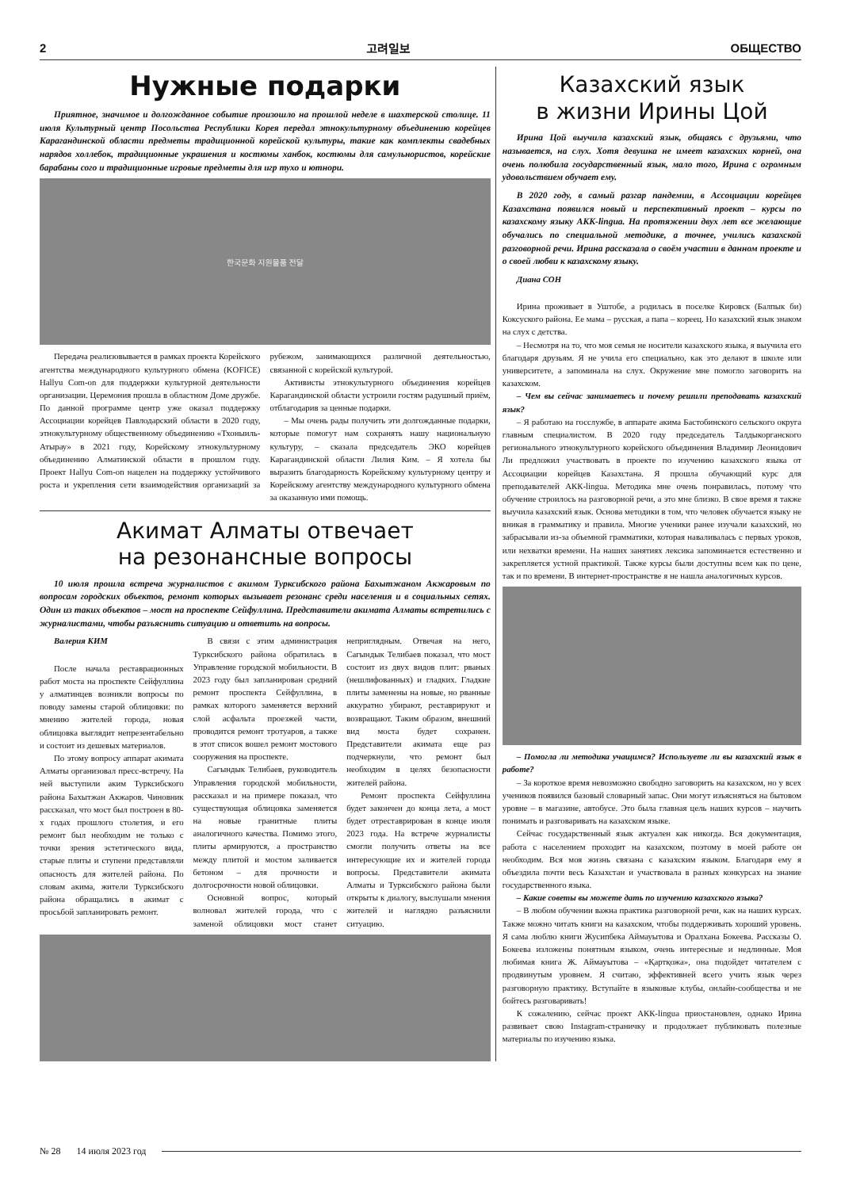2 고려일보 ОБЩЕСТВО
Нужные подарки
Приятное, значимое и долгожданное событие произошло на прошлой неделе в шахтерской столице. 11 июля Культурный центр Посольства Республики Корея передал этнокультурному объединению корейцев Карагандинской области предметы традиционной корейской культуры, такие как комплекты свадебных нарядов холлебок, традиционные украшения и костюмы ханбок, костюмы для самульнористов, корейские барабаны сого и традиционные игровые предметы для игр тухо и ютнори.
한국문화 지원물품 전달
Передача реализовывается в рамках проекта Корейского агентства международного культурного обмена (KOFICE) Hallyu Com-on для поддержки культурной деятельности организации. Церемония прошла в областном Доме дружбе. По данной программе центр уже оказал поддержку Ассоциации корейцев Павлодарский области в 2020 году, этнокультурному общественному объединению «Тхоныиль-Атырау» в 2021 году, Корейскому этнокультурному объединению Алматинской области в прошлом году. Проект Hallyu Com-on нацелен на поддержку устойчивого роста и укрепления сети взаимодействия организаций за рубежом, занимающихся различной деятельностью, связанной с корейской культурой.
Активисты этнокультурного объединения корейцев Карагандинской области устроили гостям радушный приём, отблагодарив за ценные подарки.
– Мы очень рады получить эти долгожданные подарки, которые помогут нам сохранять нашу национальную культуру, – сказала председатель ЭКО корейцев Карагандинской области Лилия Ким. – Я хотела бы выразить благодарность Корейскому культурному центру и Корейскому агентству международного культурного обмена за оказанную ими помощь.
Акимат Алматы отвечает
на резонансные вопросы
10 июля прошла встреча журналистов с акимом Турксибского района Бахытжаном Акжаровым по вопросам городских объектов, ремонт которых вызывает резонанс среди населения и в социальных сетях. Один из таких объектов – мост на проспекте Сейфуллина. Представители акимата Алматы встретились с журналистами, чтобы разъяснить ситуацию и ответить на вопросы.
Валерия КИМ
После начала реставрационных работ моста на проспекте Сейфуллина у алматинцев возникли вопросы по поводу замены старой облицовки: по мнению жителей города, новая облицовка выглядит непрезентабельно и состоит из дешевых материалов.
По этому вопросу аппарат акимата Алматы организовал пресс-встречу. На ней выступили аким Турксибского района Бахытжан Акжаров. Чиновник рассказал, что мост был построен в 80-х годах прошлого столетия, и его ремонт был необходим не только с точки зрения эстетического вида, старые плиты и ступени представляли опасность для жителей района. По словам акима, жители Турксибского района обращались в акимат с просьбой запланировать ремонт.
В связи с этим администрация Турксибского района обратилась в Управление городской мобильности. В 2023 году был запланирован средний ремонт проспекта Сейфуллина, в рамках которого заменяется верхний слой асфальта проезжей части, проводится ремонт тротуаров, а также в этот список вошел ремонт мостового сооружения на проспекте.
Сагындык Телибаев, руководитель Управления городской мобильности, рассказал и на примере показал, что существующая облицовка заменяется на новые гранитные плиты аналогичного качества. Помимо этого, плиты армируются, а пространство между плитой и мостом заливается бетоном – для прочности и долгосрочности новой облицовки.
Основной вопрос, который волновал жителей города, что с заменой облицовки мост станет неприглядным. Отвечая на него, Сагындык Телибаев показал, что мост состоит из двух видов плит: рваных (нешлифованных) и гладких. Гладкие плиты заменены на новые, но рванные аккуратно убирают, реставрируют и возвращают. Таким образом, внешний вид моста будет сохранен. Представители акимата еще раз подчеркнули, что ремонт был необходим в целях безопасности жителей района.
Ремонт проспекта Сейфуллина будет закончен до конца лета, а мост будет отреставрирован в конце июля 2023 года. На встрече журналисты смогли получить ответы на все интересующие их и жителей города вопросы. Представители акимата Алматы и Турксибского района были открыты к диалогу, выслушали мнения жителей и наглядно разъяснили ситуацию.
Казахский язык
в жизни Ирины Цой
Ирина Цой выучила казахский язык, общаясь с друзьями, что называется, на слух. Хотя девушка не имеет казахских корней, она очень полюбила государственный язык, мало того, Ирина с огромным удовольствием обучает ему.
В 2020 году, в самый разгар пандемии, в Ассоциации корейцев Казахстана появился новый и перспективный проект – курсы по казахскому языку АКК-lingua. На протяжении двух лет все желающие обучались по специальной методике, а точнее, учились казахской разговорной речи. Ирина рассказала о своём участии в данном проекте и о своей любви к казахскому языку.
Диана СОН
Ирина проживает в Уштобе, а родилась в поселке Кировск (Балпык би) Коксуского района. Ее мама – русская, а папа – кореец. Но казахский язык знаком на слух с детства.
– Несмотря на то, что моя семья не носители казахского языка, я выучила его благодаря друзьям. Я не учила его специально, как это делают в школе или университете, а запоминала на слух. Окружение мне помогло заговорить на казахском.
– Чем вы сейчас занимаетесь и почему решили преподавать казахский язык?
– Я работаю на госслужбе, в аппарате акима Бастобинского сельского округа главным специалистом. В 2020 году председатель Талдыкорганского регионального этнокультурного корейского объединения Владимир Леонидович Ли предложил участвовать в проекте по изучению казахского языка от Ассоциации корейцев Казахстана. Я прошла обучающий курс для преподавателей АКК-lingua. Методика мне очень понравилась, потому что обучение строилось на разговорной речи, а это мне близко. В свое время я также выучила казахский язык. Основа методики в том, что человек обучается языку не вникая в грамматику и правила. Многие ученики ранее изучали казахский, но забрасывали из-за объемной грамматики, которая наваливалась с первых уроков, или нехватки времени. На наших занятиях лексика запоминается естественно и закрепляется устной практикой. Также курсы были доступны всем как по цене, так и по времени. В интернет-пространстве я не нашла аналогичных курсов.
– Помогла ли методика учащимся? Используете ли вы казахский язык в работе?
– За короткое время невозможно свободно заговорить на казахском, но у всех учеников появился базовый словарный запас. Они могут изъясняться на бытовом уровне – в магазине, автобусе. Это была главная цель наших курсов – научить понимать и разговаривать на казахском языке.
Сейчас государственный язык актуален как никогда. Вся документация, работа с населением проходит на казахском, поэтому в моей работе он необходим. Вся моя жизнь связана с казахским языком. Благодаря ему я объездила почти весь Казахстан и участвовала в разных конкурсах на знание государственного языка.
– Какие советы вы можете дать по изучению казахского языка?
– В любом обучении важна практика разговорной речи, как на наших курсах. Также можно читать книги на казахском, чтобы поддерживать хороший уровень. Я сама люблю книги Жусипбека Аймауытова и Оралхана Бокеева. Рассказы О. Бокеева изложены понятным языком, очень интересные и недлинные. Моя любимая книга Ж. Аймауытова – «Қартқожа», она подойдет читателем с продвинутым уровнем. Я считаю, эффективней всего учить язык через разговорную практику. Вступайте в языковые клубы, онлайн-сообщества и не бойтесь разговаривать!
К сожалению, сейчас проект АКК-lingua приостановлен, однако Ирина развивает свою Instagram-страничку и продолжает публиковать полезные материалы по изучению языка.
№ 28 14 июля 2023 год